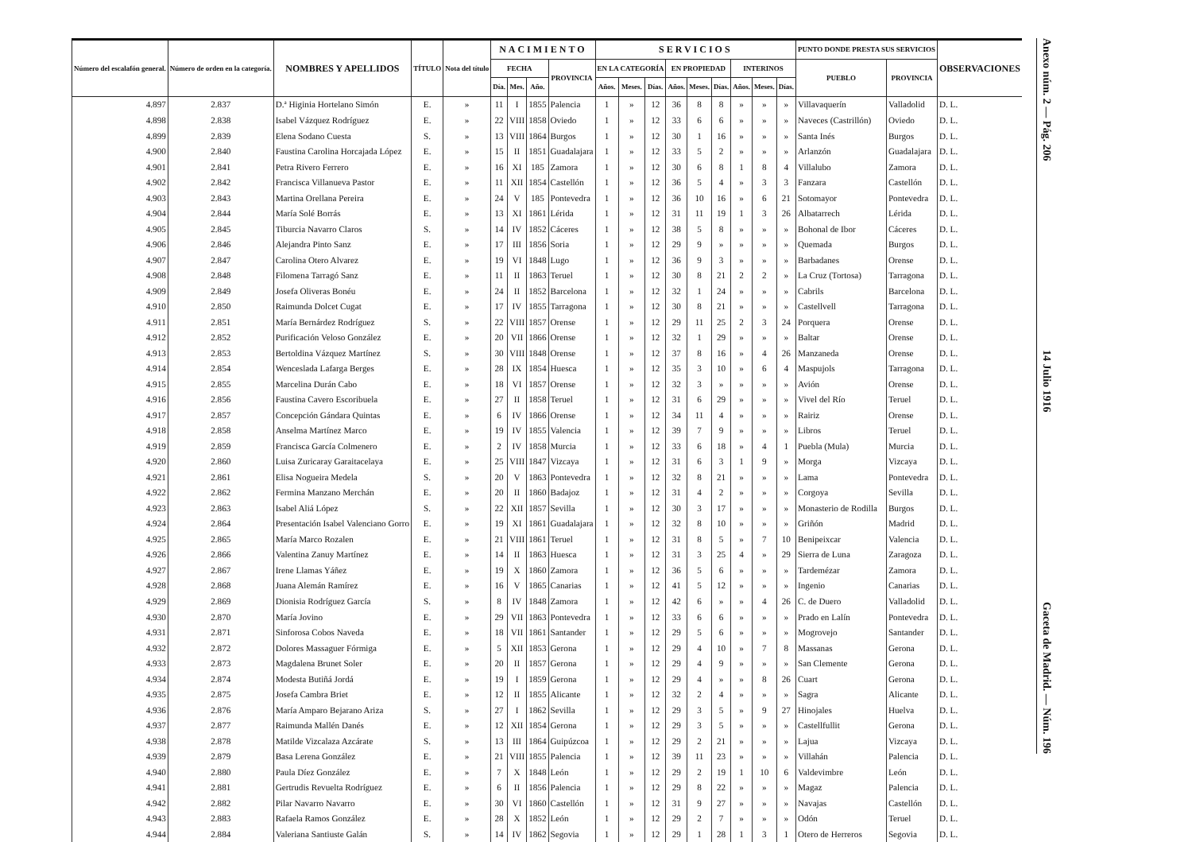| Número del escalafón general. | Número de orden en la categoría. | NOMBRES Y APELLIDOS | TÍTULO | Nota del título | NACIMIENTO | | | | SERVICIOS | | | | | | | | | PUNTO DONDE PRESTA SUS SERVICIOS | | OBSERVACIONES |
| --- | --- | --- | --- | --- | --- | --- | --- | --- | --- | --- | --- | --- | --- | --- | --- | --- | --- | --- | --- | --- |
| | | | | | FECHA | | | PROVINCIA | EN LA CATEGORÍA | | | EN PROPIEDAD | | | INTERINOS | | | PUEBLO | PROVINCIA | |
| | | | | | Día. | Mes. | Año. | | Años. | Meses. | Días. | Años. | Meses. | Días. | Años. | Meses. | Días. | | | |
| 4.897 | 2.837 | D.ª Higinia Hortelano Simón | E. | » | 11 | I | 1855 | Palencia | 1 | » | 12 | 36 | 8 | 8 | » | » | » | Villavaquerín | Valladolid | D. L. |
| 4.898 | 2.838 | Isabel Vázquez Rodríguez | E. | » | 22 | VIII | 1858 | Oviedo | 1 | » | 12 | 33 | 6 | 6 | » | » | » | Naveces (Castrillón) | Oviedo | D. L. |
| 4.899 | 2.839 | Elena Sodano Cuesta | S. | » | 13 | VIII | 1864 | Burgos | 1 | » | 12 | 30 | 1 | 16 | » | » | » | Santa Inés | Burgos | D. L. |
| 4.900 | 2.840 | Faustina Carolina Horcajada López | E. | » | 15 | II | 1851 | Guadalajara | 1 | » | 12 | 33 | 5 | 2 | » | » | » | Arlanzón | Guadalajara | D. L. |
| 4.901 | 2.841 | Petra Rivero Ferrero | E. | » | 16 | XI | 185 | Zamora | 1 | » | 12 | 30 | 6 | 8 | 1 | 8 | 4 | Villalubo | Zamora | D. L. |
| 4.902 | 2.842 | Francisca Villanueva Pastor | E. | » | 11 | XII | 1854 | Castellón | 1 | » | 12 | 36 | 5 | 4 | » | 3 | 3 | Fanzara | Castellón | D. L. |
| 4.903 | 2.843 | Martina Orellana Pereira | E. | » | 24 | V | 185 | Pontevedra | 1 | » | 12 | 36 | 10 | 16 | » | 6 | 21 | Sotomayor | Pontevedra | D. L. |
| 4.904 | 2.844 | María Solé Borrás | E. | » | 13 | XI | 1861 | Lérida | 1 | » | 12 | 31 | 11 | 19 | 1 | 3 | 26 | Albatarrech | Lérida | D. L. |
| 4.905 | 2.845 | Tiburcia Navarro Claros | S. | » | 14 | IV | 1852 | Cáceres | 1 | » | 12 | 38 | 5 | 8 | » | » | » | Bohonal de Ibor | Cáceres | D. L. |
| 4.906 | 2.846 | Alejandra Pinto Sanz | E. | » | 17 | III | 1856 | Soria | 1 | » | 12 | 29 | 9 | » | » | » | » | Quemada | Burgos | D. L. |
| 4.907 | 2.847 | Carolina Otero Alvarez | E. | » | 19 | VI | 1848 | Lugo | 1 | » | 12 | 36 | 9 | 3 | » | » | » | Barbadanes | Orense | D. L. |
| 4.908 | 2.848 | Filomena Tarragó Sanz | E. | » | 11 | II | 1863 | Teruel | 1 | » | 12 | 30 | 8 | 21 | 2 | 2 | » | La Cruz (Tortosa) | Tarragona | D. L. |
| 4.909 | 2.849 | Josefa Oliveras Bonéu | E. | » | 24 | II | 1852 | Barcelona | 1 | » | 12 | 32 | 1 | 24 | » | » | » | Cabrils | Barcelona | D. L. |
| 4.910 | 2.850 | Raimunda Dolcet Cugat | E. | » | 17 | IV | 1855 | Tarragona | 1 | » | 12 | 30 | 8 | 21 | » | » | » | Castellvell | Tarragona | D. L. |
| 4.911 | 2.851 | María Bernárdez Rodríguez | S. | » | 22 | VIII | 1857 | Orense | 1 | » | 12 | 29 | 11 | 25 | 2 | 3 | 24 | Porquera | Orense | D. L. |
| 4.912 | 2.852 | Purificación Veloso González | E. | » | 20 | VII | 1866 | Orense | 1 | » | 12 | 32 | 1 | 29 | » | » | » | Baltar | Orense | D. L. |
| 4.913 | 2.853 | Bertoldina Vázquez Martínez | S. | » | 30 | VIII | 1848 | Orense | 1 | » | 12 | 37 | 8 | 16 | » | 4 | 26 | Manzaneda | Orense | D. L. |
| 4.914 | 2.854 | Wenceslada Lafarga Berges | E. | » | 28 | IX | 1854 | Huesca | 1 | » | 12 | 35 | 3 | 10 | » | 6 | 4 | Maspujols | Tarragona | D. L. |
| 4.915 | 2.855 | Marcelina Durán Cabo | E. | » | 18 | VI | 1857 | Orense | 1 | » | 12 | 32 | 3 | » | » | » | » | Avión | Orense | D. L. |
| 4.916 | 2.856 | Faustina Cavero Escoribuela | E. | » | 27 | II | 1858 | Teruel | 1 | » | 12 | 31 | 6 | 29 | » | » | » | Vivel del Río | Teruel | D. L. |
| 4.917 | 2.857 | Concepción Gándara Quintas | E. | » | 6 | IV | 1866 | Orense | 1 | » | 12 | 34 | 11 | 4 | » | » | » | Rairiz | Orense | D. L. |
| 4.918 | 2.858 | Anselma Martínez Marco | E. | » | 19 | IV | 1855 | Valencia | 1 | » | 12 | 39 | 7 | 9 | » | » | » | Libros | Teruel | D. L. |
| 4.919 | 2.859 | Francisca García Colmenero | E. | » | 2 | IV | 1858 | Murcia | 1 | » | 12 | 33 | 6 | 18 | » | 4 | 1 | Puebla (Mula) | Murcia | D. L. |
| 4.920 | 2.860 | Luisa Zuricaray Garaitacelaya | E. | » | 25 | VIII | 1847 | Vizcaya | 1 | » | 12 | 31 | 6 | 3 | 1 | 9 | » | Morga | Vizcaya | D. L. |
| 4.921 | 2.861 | Elisa Nogueira Medela | S. | » | 20 | V | 1863 | Pontevedra | 1 | » | 12 | 32 | 8 | 21 | » | » | » | Lama | Pontevedra | D. L. |
| 4.922 | 2.862 | Fermina Manzano Merchán | E. | » | 20 | II | 1860 | Badajoz | 1 | » | 12 | 31 | 4 | 2 | » | » | » | Corgoya | Sevilla | D. L. |
| 4.923 | 2.863 | Isabel Aliá López | S. | » | 22 | XII | 1857 | Sevilla | 1 | » | 12 | 30 | 3 | 17 | » | » | » | Monasterio de Rodilla | Burgos | D. L. |
| 4.924 | 2.864 | Presentación Isabel Valenciano Gorro | E. | » | 19 | XI | 1861 | Guadalajara | 1 | » | 12 | 32 | 8 | 10 | » | » | » | Griñón | Madrid | D. L. |
| 4.925 | 2.865 | María Marco Rozalen | E. | » | 21 | VIII | 1861 | Teruel | 1 | » | 12 | 31 | 8 | 5 | » | 7 | 10 | Benipeixcar | Valencia | D. L. |
| 4.926 | 2.866 | Valentina Zanuy Martínez | E. | » | 14 | II | 1863 | Huesca | 1 | » | 12 | 31 | 3 | 25 | 4 | » | 29 | Sierra de Luna | Zaragoza | D. L. |
| 4.927 | 2.867 | Irene Llamas Yáñez | E. | » | 19 | X | 1860 | Zamora | 1 | » | 12 | 36 | 5 | 6 | » | » | » | Tardemézar | Zamora | D. L. |
| 4.928 | 2.868 | Juana Alemán Ramírez | E. | » | 16 | V | 1865 | Canarias | 1 | » | 12 | 41 | 5 | 12 | » | » | » | Ingenio | Canarias | D. L. |
| 4.929 | 2.869 | Dionisia Rodríguez García | S. | » | 8 | IV | 1848 | Zamora | 1 | » | 12 | 42 | 6 | » | » | 4 | 26 | C. de Duero | Valladolid | D. L. |
| 4.930 | 2.870 | María Jovino | E. | » | 29 | VII | 1863 | Pontevedra | 1 | » | 12 | 33 | 6 | 6 | » | » | » | Prado en Lalín | Pontevedra | D. L. |
| 4.931 | 2.871 | Sinforosa Cobos Naveda | E. | » | 18 | VII | 1861 | Santander | 1 | » | 12 | 29 | 5 | 6 | » | » | » | Mogrovejo | Santander | D. L. |
| 4.932 | 2.872 | Dolores Massaguer Fórmiga | E. | » | 5 | XII | 1853 | Gerona | 1 | » | 12 | 29 | 4 | 10 | » | 7 | 8 | Massanas | Gerona | D. L. |
| 4.933 | 2.873 | Magdalena Brunet Soler | E. | » | 20 | II | 1857 | Gerona | 1 | » | 12 | 29 | 4 | 9 | » | » | » | San Clemente | Gerona | D. L. |
| 4.934 | 2.874 | Modesta Butiñá Jordá | E. | » | 19 | I | 1859 | Gerona | 1 | » | 12 | 29 | 4 | » | » | 8 | 26 | Cuart | Gerona | D. L. |
| 4.935 | 2.875 | Josefa Cambra Briet | E. | » | 12 | II | 1855 | Alicante | 1 | » | 12 | 32 | 2 | 4 | » | » | » | Sagra | Alicante | D. L. |
| 4.936 | 2.876 | María Amparo Bejarano Ariza | S. | » | 27 | I | 1862 | Sevilla | 1 | » | 12 | 29 | 3 | 5 | » | 9 | 27 | Hinojales | Huelva | D. L. |
| 4.937 | 2.877 | Raimunda Mallén Danés | E. | » | 12 | XII | 1854 | Gerona | 1 | » | 12 | 29 | 3 | 5 | » | » | » | Castellfullit | Gerona | D. L. |
| 4.938 | 2.878 | Matilde Vizcalaza Azcárate | S. | » | 13 | III | 1864 | Guipúzcoa | 1 | » | 12 | 29 | 2 | 21 | » | » | » | Lajua | Vizcaya | D. L. |
| 4.939 | 2.879 | Basa Lerena González | E. | » | 21 | VIII | 1855 | Palencia | 1 | » | 12 | 39 | 11 | 23 | » | » | » | Villahán | Palencia | D. L. |
| 4.940 | 2.880 | Paula Díez González | E. | » | 7 | X | 1848 | León | 1 | » | 12 | 29 | 2 | 19 | 1 | 10 | 6 | Valdevimbre | León | D. L. |
| 4.941 | 2.881 | Gertrudis Revuelta Rodríguez | E. | » | 6 | II | 1856 | Palencia | 1 | » | 12 | 29 | 8 | 22 | » | » | » | Magaz | Palencia | D. L. |
| 4.942 | 2.882 | Pilar Navarro Navarro | E. | » | 30 | VI | 1860 | Castellón | 1 | » | 12 | 31 | 9 | 27 | » | » | » | Navajas | Castellón | D. L. |
| 4.943 | 2.883 | Rafaela Ramos González | E. | » | 28 | X | 1852 | León | 1 | » | 12 | 29 | 2 | 7 | » | » | » | Odón | Teruel | D. L. |
| 4.944 | 2.884 | Valeriana Santiuste Galán | S. | » | 14 | IV | 1862 | Segovia | 1 | » | 12 | 29 | 1 | 28 | 1 | 3 | 1 | Otero de Herreros | Segovia | D. L. |
Anexo núm. 2 — Pág. 206 14 Julio 1916 Gaceta de Madrid. — Núm. 196